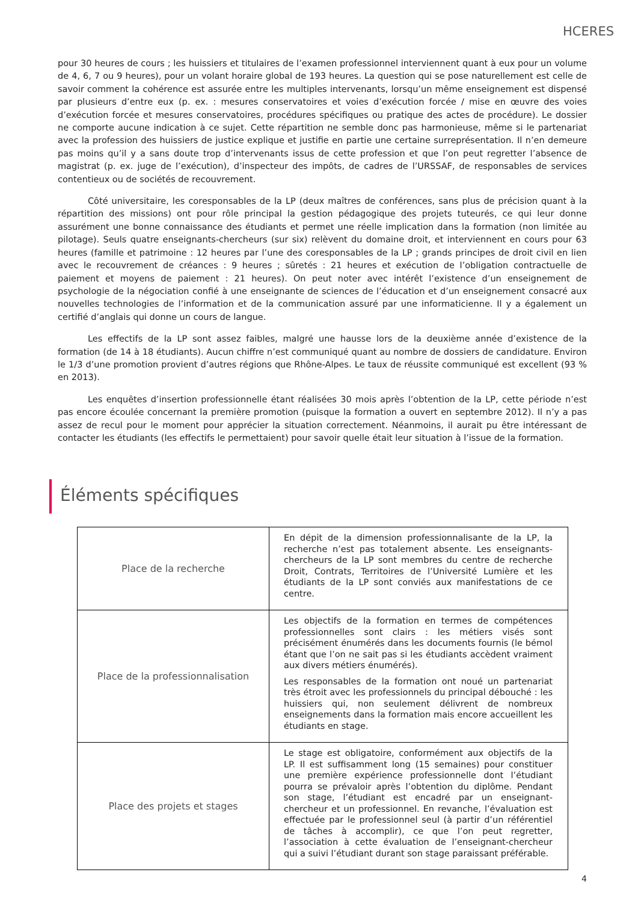HCERES
pour 30 heures de cours ; les huissiers et titulaires de l’examen professionnel interviennent quant à eux pour un volume de 4, 6, 7 ou 9 heures), pour un volant horaire global de 193 heures. La question qui se pose naturellement est celle de savoir comment la cohérence est assurée entre les multiples intervenants, lorsqu’un même enseignement est dispensé par plusieurs d’entre eux (p. ex. : mesures conservatoires et voies d’exécution forcée / mise en œuvre des voies d’exécution forcée et mesures conservatoires, procédures spécifiques ou pratique des actes de procédure). Le dossier ne comporte aucune indication à ce sujet. Cette répartition ne semble donc pas harmonieuse, même si le partenariat avec la profession des huissiers de justice explique et justifie en partie une certaine surreprésentation. Il n’en demeure pas moins qu’il y a sans doute trop d’intervenants issus de cette profession et que l’on peut regretter l’absence de magistrat (p. ex. juge de l’exécution), d’inspecteur des impôts, de cadres de l’URSSAF, de responsables de services contentieux ou de sociétés de recouvrement.
Côté universitaire, les coresponsables de la LP (deux maîtres de conférences, sans plus de précision quant à la répartition des missions) ont pour rôle principal la gestion pédagogique des projets tuteurés, ce qui leur donne assurément une bonne connaissance des étudiants et permet une réelle implication dans la formation (non limitée au pilotage). Seuls quatre enseignants-chercheurs (sur six) relèvent du domaine droit, et interviennent en cours pour 63 heures (famille et patrimoine : 12 heures par l’une des coresponsables de la LP ; grands principes de droit civil en lien avec le recouvrement de créances : 9 heures ; sûretés : 21 heures et exécution de l’obligation contractuelle de paiement et moyens de paiement : 21 heures). On peut noter avec intérêt l’existence d’un enseignement de psychologie de la négociation confié à une enseignante de sciences de l’éducation et d’un enseignement consacré aux nouvelles technologies de l’information et de la communication assuré par une informaticienne. Il y a également un certifié d’anglais qui donne un cours de langue.
Les effectifs de la LP sont assez faibles, malgré une hausse lors de la deuxième année d’existence de la formation (de 14 à 18 étudiants). Aucun chiffre n’est communiqué quant au nombre de dossiers de candidature. Environ le 1/3 d’une promotion provient d’autres régions que Rhône-Alpes. Le taux de réussite communiqué est excellent (93 % en 2013).
Les enquêtes d’insertion professionnelle étant réalisées 30 mois après l’obtention de la LP, cette période n’est pas encore écoulée concernant la première promotion (puisque la formation a ouvert en septembre 2012). Il n’y a pas assez de recul pour le moment pour apprécier la situation correctement. Néanmoins, il aurait pu être intéressant de contacter les étudiants (les effectifs le permettaient) pour savoir quelle était leur situation à l’issue de la formation.
Éléments spécifiques
| Place de la recherche | En dépit de la dimension professionnalisante de la LP, la recherche n’est pas totalement absente. Les enseignants-chercheurs de la LP sont membres du centre de recherche Droit, Contrats, Territoires de l’Université Lumière et les étudiants de la LP sont conviés aux manifestations de ce centre. |
| Place de la professionnalisation | Les objectifs de la formation en termes de compétences professionnelles sont clairs : les métiers visés sont précisément énumérés dans les documents fournis (le bémol étant que l’on ne sait pas si les étudiants accèdent vraiment aux divers métiers énumérés). Les responsables de la formation ont noué un partenariat très étroit avec les professionnels du principal débouché : les huissiers qui, non seulement délivrent de nombreux enseignements dans la formation mais encore accueillent les étudiants en stage. |
| Place des projets et stages | Le stage est obligatoire, conformément aux objectifs de la LP. Il est suffisamment long (15 semaines) pour constituer une première expérience professionnelle dont l’étudiant pourra se prévaloir après l’obtention du diplôme. Pendant son stage, l’étudiant est encadré par un enseignant-chercheur et un professionnel. En revanche, l’évaluation est effectuée par le professionnel seul (à partir d’un référentiel de tâches à accomplir), ce que l’on peut regretter, l’association à cette évaluation de l’enseignant-chercheur qui a suivi l’étudiant durant son stage paraissant préférable. |
4